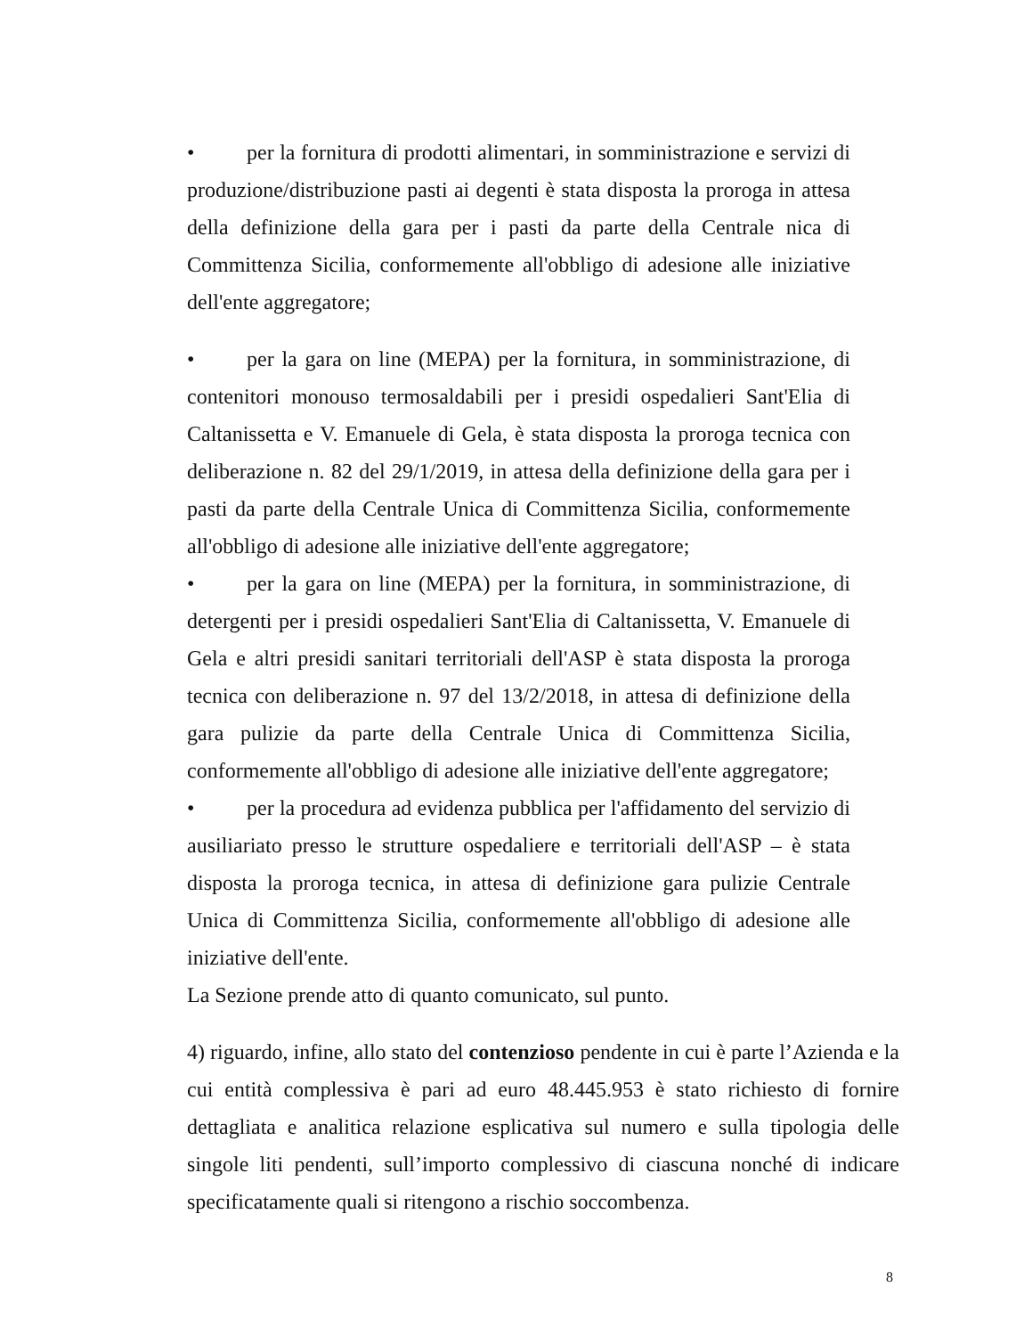• per la fornitura di prodotti alimentari, in somministrazione e servizi di produzione/distribuzione pasti ai degenti è stata disposta la proroga in attesa della definizione della gara per i pasti da parte della Centrale nica di Committenza Sicilia, conformemente all'obbligo di adesione alle iniziative dell'ente aggregatore;
• per la gara on line (MEPA) per la fornitura, in somministrazione, di contenitori monouso termosaldabili per i presidi ospedalieri Sant'Elia di Caltanissetta e V. Emanuele di Gela, è stata disposta la proroga tecnica con deliberazione n. 82 del 29/1/2019, in attesa della definizione della gara per i pasti da parte della Centrale Unica di Committenza Sicilia, conformemente all'obbligo di adesione alle iniziative dell'ente aggregatore;
• per la gara on line (MEPA) per la fornitura, in somministrazione, di detergenti per i presidi ospedalieri Sant'Elia di Caltanissetta, V. Emanuele di Gela e altri presidi sanitari territoriali dell'ASP è stata disposta la proroga tecnica con deliberazione n. 97 del 13/2/2018, in attesa di definizione della gara pulizie da parte della Centrale Unica di Committenza Sicilia, conformemente all'obbligo di adesione alle iniziative dell'ente aggregatore;
• per la procedura ad evidenza pubblica per l'affidamento del servizio di ausiliariato presso le strutture ospedaliere e territoriali dell'ASP – è stata disposta la proroga tecnica, in attesa di definizione gara pulizie Centrale Unica di Committenza Sicilia, conformemente all'obbligo di adesione alle iniziative dell'ente.
La Sezione prende atto di quanto comunicato, sul punto.
4) riguardo, infine, allo stato del contenzioso pendente in cui è parte l’Azienda e la cui entità complessiva è pari ad euro 48.445.953 è stato richiesto di fornire dettagliata e analitica relazione esplicativa sul numero e sulla tipologia delle singole liti pendenti, sull’importo complessivo di ciascuna nonché di indicare specificatamente quali si ritengono a rischio soccombenza.
8